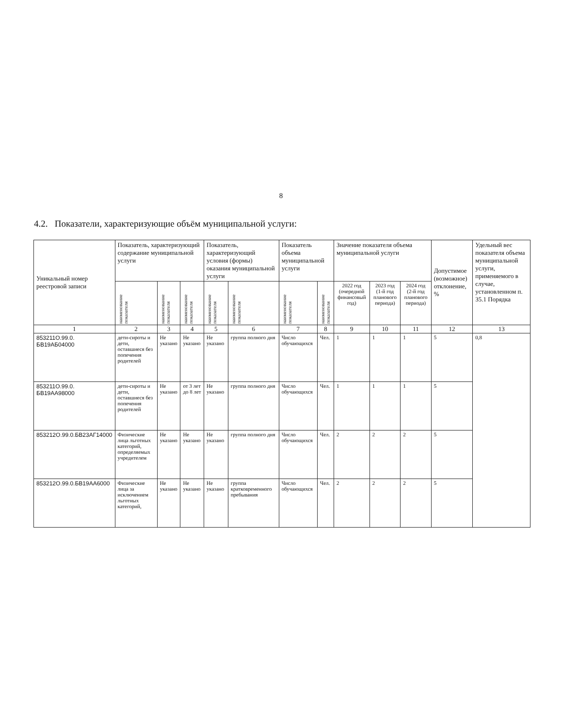8
4.2. Показатели, характеризующие объём муниципальной услуги:
| Уникальный номер реестровой записи | Показатель, характеризующий содержание муниципальной услуги | | | Показатель, характеризующий условия (формы) оказания муниципальной услуги | | Показатель объема муниципальной услуги | | Значение показателя объема муниципальной услуги | | | Допустимое (возможное) отклонение, % | Удельный вес показателя объема муниципальной услуги, применяемого в случае, установленном п. 35.1 Порядка |
| --- | --- | --- | --- | --- | --- | --- | --- | --- | --- | --- | --- | --- |
| | наименование показателя | наименование показателя | наименование показателя | наименование показателя | наименование показателя | наименование показателя | наименование показателя | 2022 год (очередной финансовый год) | 2023 год (1-й год планового периода) | 2024 год (2-й год планового периода) | | |
| 1 | 2 | 3 | 4 | 5 | 6 | 7 | 8 | 9 | 10 | 11 | 12 | 13 |
| 853211О.99.0. БВ19АБ04000 | дети-сироты и дети, оставшиеся без попечения родителей | Не указано | Не указано | Не указано | группа полного дня | Число обучающихся | Чел. | 1 | 1 | 1 | 5 | 0,8 |
| 853211О.99.0. БВ19АА98000 | дети-сироты и дети, оставшиеся без попечения родителей | Не указано | от 3 лет до 8 лет | Не указано | группа полного дня | Число обучающихся | Чел. | 1 | 1 | 1 | 5 | |
| 853212О.99.0.БВ23АГ14000 | Физические лица льготных категорий, определяемых учредителем | Не указано | Не указано | Не указано | группа полного дня | Число обучающихся | Чел. | 2 | 2 | 2 | 5 | |
| 853212О.99.0.БВ19АА6000 | Физические лица за исключением льготных категорий, | Не указано | Не указано | Не указано | группа кратковременного пребывания | Число обучающихся | Чел. | 2 | 2 | 2 | 5 | |